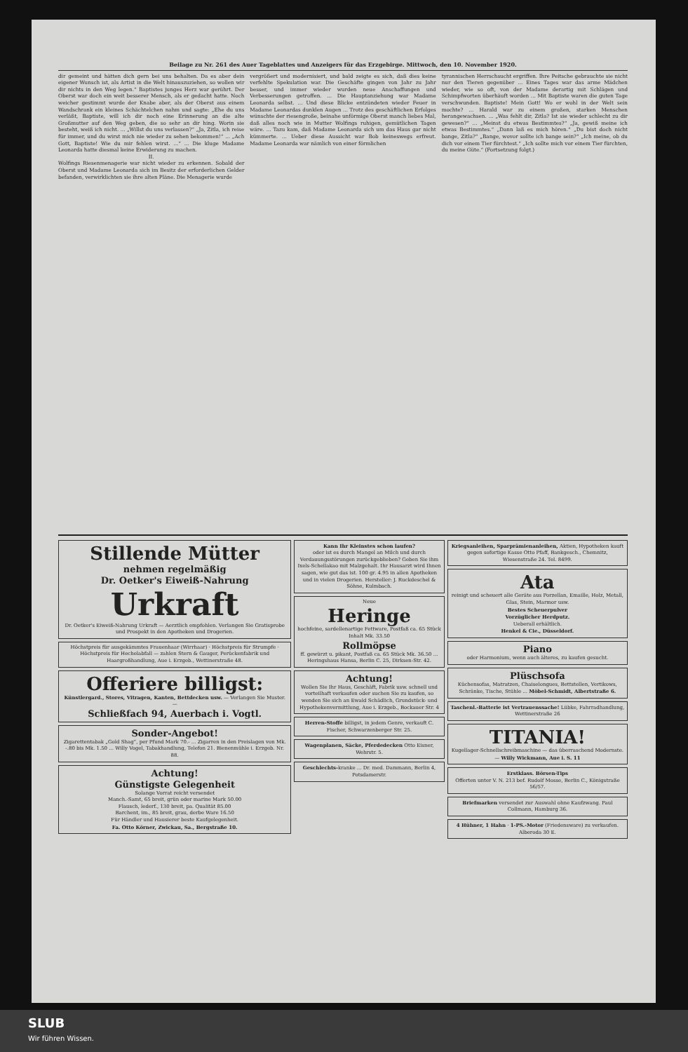Beilage zu Nr. 261 des Auer Tageblattes und Anzeigers für das Erzgebirge. Mittwoch, den 10. November 1920.
dir gemeint und hätten dich gern bei uns behalten. Da es aber dein eigener Wunsch ist, als Artist in die Welt hinauszuziehen, so wollen wir dir nichts in den Weg legen.“ Baptistes junges Herz war gerührt. Der Oberst war doch ein weit besserer Mensch, als er gedacht hatte. Noch weicher gestimmt wurde der Knabe aber, als der Oberst aus einem Wandschrank ein kleines Schächtelchen nahm und sagte: „Ehe du uns verläßt, Baptiste, will ich dir noch eine Erinnerung an die alte Großmutter auf den Weg geben, die so sehr an dir hing. Worin sie besteht, weiß ich nicht. ... „Willst du uns verlassen?“ „Ja, Zitla, ich reise für immer, und du wirst mich nie wieder zu sehen bekommen!“ ... „Ach Gott, Baptiste! Wie du mir fehlen wirst. ...“ ... Die kluge Madame Leonarda hatte diesmal keine Erwiderung zu machen.
II.Wolfings Riesenmenagerie war nicht wieder zu erkennen. Sobald der Oberst und Madame Leonarda sich im Besitz der erforderlichen Gelder befanden, verwirklichten sie ihre alten Pläne. Die Menagerie wurde
vergrößert und modernisiert, und bald zeigte es sich, daß dies keine verfehlte Spekulation war. Die Geschäfte gingen von Jahr zu Jahr besser, und immer wieder wurden neue Anschaffungen und Verbesserungen getroffen. ... Die Hauptanziehung war Madame Leonarda selbst. ... Und diese Blicke entzündeten wieder Feuer in Madame Leonardas dunklen Augen ... Trotz des geschäftlichen Erfolges wünschte der riesengroße, beinahe unförmige Oberst manch liebes Mal, daß alles noch wie in Mutter Wolfings ruhigen, gemütlichen Tagen wäre. ... Tazu kam, daß Madame Leonarda sich um das Haus gar nicht kümmerte. ... Ueber diese Aussicht war Bob keineswegs erfreut. Madame Leonarda war nämlich von einer förmlichen
tyrannischen Herrschsucht ergriffen. Ihre Peitsche gebrauchte sie nicht nur den Tieren gegenüber ... Eines Tages war das arme Mädchen wieder, wie so oft, von der Madame derartig mit Schlägen und Schimpfworten überhäuft worden ... Mit Baptiste waren die guten Tage verschwunden. Baptiste! Mein Gott! Wo er wohl in der Welt sein mochte? ... Harald war zu einem großen, starken Menschen herangewachsen. ... „Was fehlt dir, Zitla? Ist sie wieder schlecht zu dir gewesen?“ ... „Meinst du etwas Bestimmtes?“ „Ja, gewiß meine ich etwas Bestimmtes.“ „Dann laß es mich hören.“ „Du bist doch nicht bange, Zitla?“ „Bange, wovor sollte ich bange sein?“ „Ich meine, ob du dich vor einem Tier fürchtest.“ „Ich sollte mich vor einem Tier fürchten, du meine Güte.“ (Fortsetzung folgt.)
Stillende Mütter
nehmen regelmäßig
Dr. Oetker's Eiweiß-Nahrung
Urkraft
Dr. Oetker's Eiweiß-Nahrung Urkraft — Aerztlich empfohlen. Verlangen Sie Gratisprobe und Prospekt in den Apotheken und Drogerien.
Höchstpreis für ausgekämmtes Frauenhaar (Wirrhaar) · Höchstpreis für Strumpfe · Höchstpreis für Hechelabfall — zahlen Stern & Gauger, Perückenfabrik und Haargroßhandlung, Aue i. Erzgeb., Wettinerstraße 48.
Offeriere billigst:
Künstlergard., Stores, Vitragen, Kanten, Bettdecken usw. — Verlangen Sie Muster. —
Schließfach 94, Auerbach i. Vogtl.
Sonder-Angebot!
Zigarettentabak „Gold Shag“, per Pfund Mark 70.- ... Zigarren in den Preislagen von Mk. -.80 bis Mk. 1.50 ... Willy Vogel, Tabakhandlung, Telefon 21. Bienenmühle i. Erzgeb. Nr. 88.
Achtung!
Günstigste Gelegenheit
Solange Vorrat reicht versendet
Manch.-Samt, 65 breit, grün oder marine Mark 50.00
Flausch, lederf., 130 breit, pa. Qualität 85.00
Barchent, im., 85 breit, grau, derbe Ware 16.50
Für Händler und Hausierer beste Kaufgelegenheit.
Fa. Otto Körner, Zwickau, Sa., Bergstraße 10.
Kann Ihr Kleinstes schon laufen?
oder ist es durch Mangel an Milch und durch Verdauungsstörungen zurückgeblieben? Geben Sie ihm Ixels-Schellakao mit Malzgehalt. Ihr Hausarzt wird Ihnen sagen, wie gut das ist. 100 gr. 4.95 in allen Apotheken und in vielen Drogerien. Hersteller: J. Ruckdeschel & Söhne, Kulmbach.
Neue
Heringe
hochfeine, sardellenartige Fettware, Postfaß ca. 65 Stück Inhalt Mk. 33.50
Rollmöpse
ff. gewürzt u. pikant, Postfaß ca. 65 Stück Mk. 36.50 ... Heringshaus Hansa, Berlin C. 25, Dirksen-Str. 42.
Achtung!
Wollen Sie Ihr Haus, Geschäft, Fabrik usw. schnell und vorteilhaft verkaufen oder suchen Sie zu kaufen, so wenden Sie sich an Ewald Schädlich, Grundstück- und Hypothekenvermittlung, Aue i. Erzgeb., Bockauer Str. 4
Herren-Stoffe billigst, in jedem Genre, verkauft C. Fischer, Schwarzenberger Str. 25.
Wagenplanen, Säcke, Pferdedecken Otto Eisner, Wehrstr. 5.
Geschlechts-kranke ... Dr. med. Dammann, Berlin 4, Potsdamerstr.
Kriegsanleihen, Sparprämienanleihen, Aktien, Hypotheken kauft gegen sofortige Kasse Otto Pfaff, Bankgesch., Chemnitz, Wiesenstraße 24. Tel. 8499.
Ata
reinigt und scheuert alle Geräte aus Porzellan, Emaille, Holz, Metall, Glas, Stein, Marmor usw.
Bestes Scheuerpulver
Vorzüglicher Herdputz.
Ueberall erhältlich.
Henkel & Cie., Düsseldorf.
Piano
oder Harmonium, wenn auch älteres, zu kaufen gesucht.
Plüschsofa
Küchensofas, Matratzen, Chaiselongues, Bettstellen, Vertikows, Schränke, Tische, Stühle ... Möbel-Schmidt, Albertstraße 6.
Taschenl.-Batterie ist Vertrauenssache! Lübke, Fahrradhandlung, Wettinerstraße 26
TITANIA!
Kugellager-Schnellschreibmaschine — das überraschend Modernste. — Willy Wickmann, Aue i. S. 11
Erstklass. Börsen-Tips
Offerten unter V. N. 213 bef. Rudolf Mosse, Berlin C., Königstraße 56/57.
Briefmarken versendet zur Auswahl ohne Kaufzwang. Paul Collmann, Hamburg 36.
4 Hühner, 1 Hahn · 1-PS.-Motor (Friedensware) zu verkaufen. Alberoda 30 E.
SLUB
Wir führen Wissen.